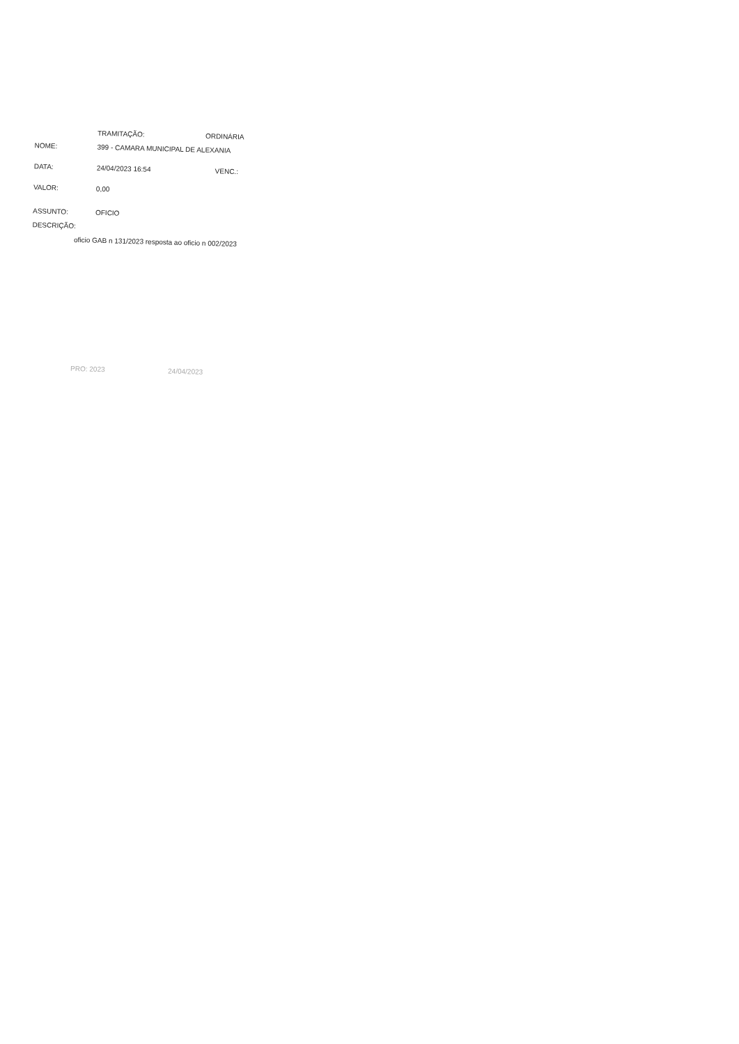TRAMITAÇÃO: ORDINÁRIA
NOME: 399 - CAMARA MUNICIPAL DE ALEXANIA
DATA: 24/04/2023 16:54 VENC.:
VALOR: 0,00
ASSUNTO: OFICIO
DESCRIÇÃO:
oficio GAB n 131/2023 resposta ao oficio n 002/2023
PRO: 2023 24/04/2023